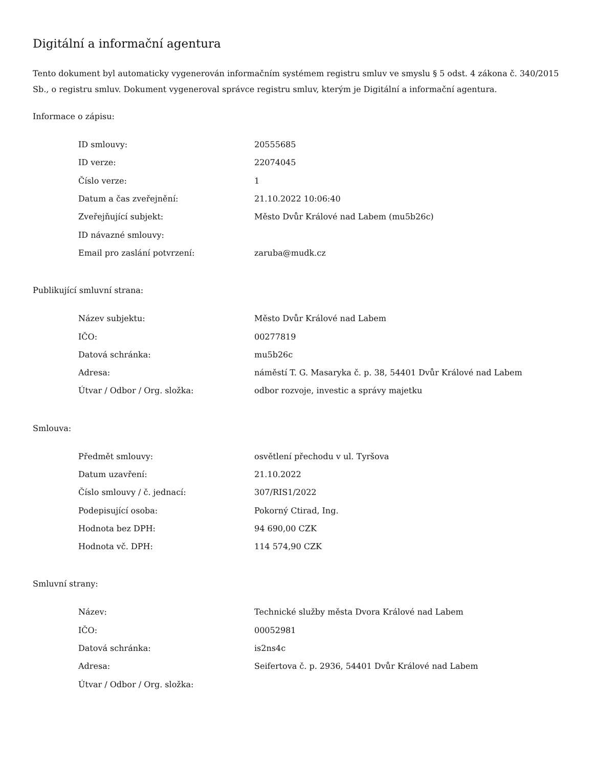Digitální a informační agentura
Tento dokument byl automaticky vygenerován informačním systémem registru smluv ve smyslu § 5 odst. 4 zákona č. 340/2015 Sb., o registru smluv. Dokument vygeneroval správce registru smluv, kterým je Digitální a informační agentura.
Informace o zápisu:
| ID smlouvy: | 20555685 |
| ID verze: | 22074045 |
| Číslo verze: | 1 |
| Datum a čas zveřejnění: | 21.10.2022 10:06:40 |
| Zveřejňující subjekt: | Město Dvůr Králové nad Labem (mu5b26c) |
| ID návazné smlouvy: | |
| Email pro zaslání potvrzení: | zaruba@mudk.cz |
Publikující smluvní strana:
| Název subjektu: | Město Dvůr Králové nad Labem |
| IČO: | 00277819 |
| Datová schránka: | mu5b26c |
| Adresa: | náměstí T. G. Masaryka č. p. 38, 54401 Dvůr Králové nad Labem |
| Útvar / Odbor / Org. složka: | odbor rozvoje, investic a správy majetku |
Smlouva:
| Předmět smlouvy: | osvětlení přechodu v ul. Tyršova |
| Datum uzavření: | 21.10.2022 |
| Číslo smlouvy / č. jednací: | 307/RIS1/2022 |
| Podepisující osoba: | Pokorný Ctirad, Ing. |
| Hodnota bez DPH: | 94 690,00 CZK |
| Hodnota vč. DPH: | 114 574,90 CZK |
Smluvní strany:
| Název: | Technické služby města Dvora Králové nad Labem |
| IČO: | 00052981 |
| Datová schránka: | is2ns4c |
| Adresa: | Seifertova č. p. 2936, 54401 Dvůr Králové nad Labem |
| Útvar / Odbor / Org. složka: | |